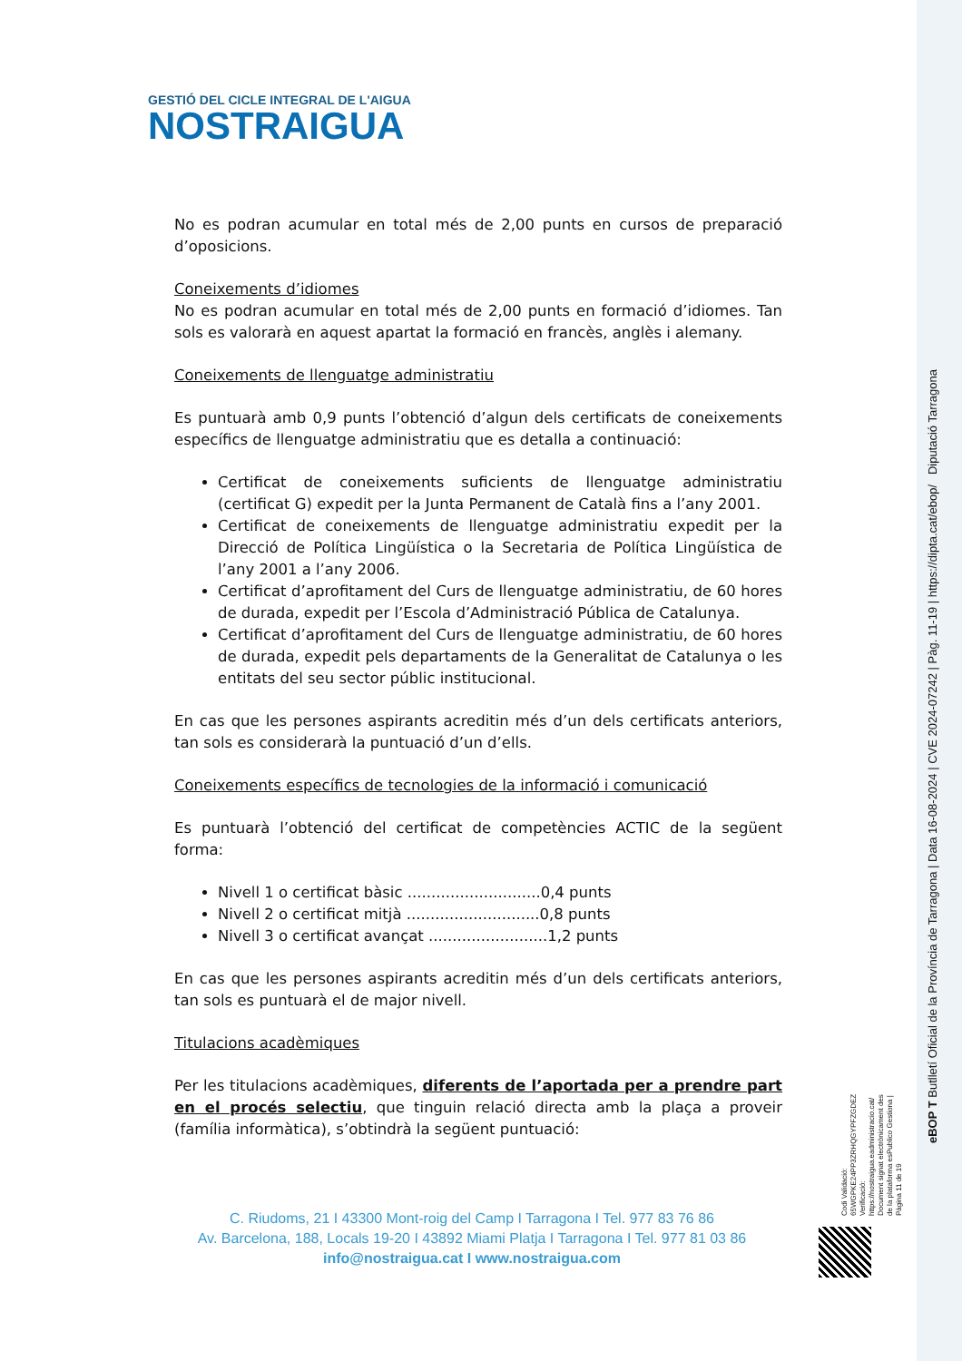GESTIÓ DEL CICLE INTEGRAL DE L'AIGUA
NOSTRAIGUA
No es podran acumular en total més de 2,00 punts en cursos de preparació d’oposicions.
Coneixements d’idiomes
No es podran acumular en total més de 2,00 punts en formació d’idiomes. Tan sols es valorarà en aquest apartat la formació en francès, anglès i alemany.
Coneixements de llenguatge administratiu
Es puntuarà amb 0,9 punts l’obtenció d’algun dels certificats de coneixements específics de llenguatge administratiu que es detalla a continuació:
Certificat de coneixements suficients de llenguatge administratiu (certificat G) expedit per la Junta Permanent de Català fins a l’any 2001.
Certificat de coneixements de llenguatge administratiu expedit per la Direcció de Política Lingüística o la Secretaria de Política Lingüística de l’any 2001 a l’any 2006.
Certificat d’aprofitament del Curs de llenguatge administratiu, de 60 hores de durada, expedit per l’Escola d’Administració Pública de Catalunya.
Certificat d’aprofitament del Curs de llenguatge administratiu, de 60 hores de durada, expedit pels departaments de la Generalitat de Catalunya o les entitats del seu sector públic institucional.
En cas que les persones aspirants acreditin més d’un dels certificats anteriors, tan sols es considerarà la puntuació d’un d’ells.
Coneixements específics de tecnologies de la informació i comunicació
Es puntuarà l’obtenció del certificat de competències ACTIC de la següent forma:
Nivell 1 o certificat bàsic ............................0,4 punts
Nivell 2 o certificat mitjà ............................0,8 punts
Nivell 3 o certificat avançat .........................1,2 punts
En cas que les persones aspirants acreditin més d’un dels certificats anteriors, tan sols es puntuarà el de major nivell.
Titulacions acadèmiques
Per les titulacions acadèmiques, diferents de l’aportada per a prendre part en el procés selectiu, que tinguin relació directa amb la plaça a proveir (família informàtica), s’obtindrà la següent puntuació:
C. Riudoms, 21 I 43300 Mont-roig del Camp I Tarragona I Tel. 977 83 76 86
Av. Barcelona, 188, Locals 19-20 I 43892 Miami Platja I Tarragona I Tel. 977 81 03 86
info@nostraigua.cat I www.nostraigua.com
eBOP T Butlletí Oficial de la Província de Tarragona | Data 16-08-2024 | CVE 2024-07242 | Pàg. 11-19 | https://dipta.cat/ebop/ Diputació Tarragona
Codi Validació: 65WGPKE24PP3ZRHQGYPFZGDEZ
Verificació: https://nostraigua.eadministracio.cat/
Document signat electrònicament des de la plataforma esPublico Gestiona | Pàgina 11 de 19